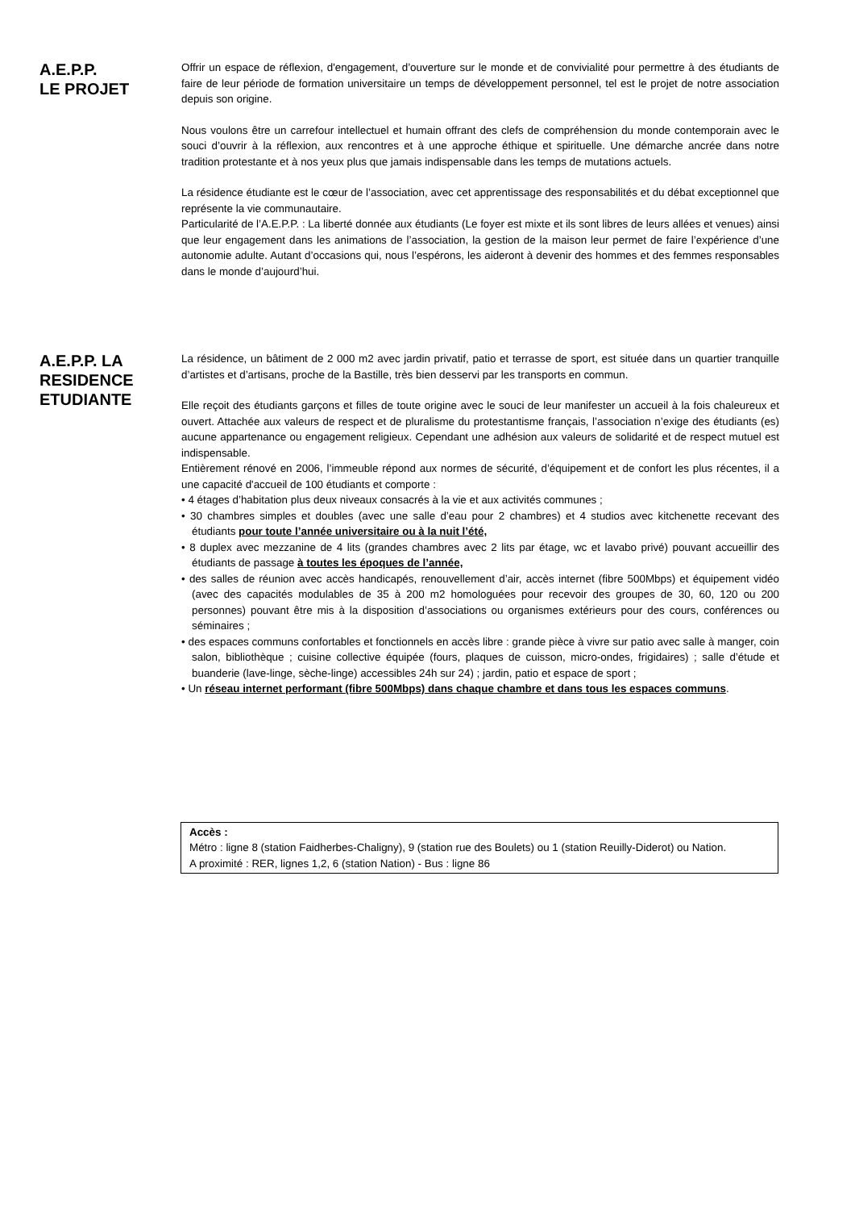A.E.P.P.
LE PROJET
Offrir un espace de réflexion, d'engagement, d’ouverture sur le monde et de convivialité pour permettre à des étudiants de faire de leur période de formation universitaire un temps de développement personnel, tel est le projet de notre association depuis son origine.
Nous voulons être un carrefour intellectuel et humain offrant des clefs de compréhension du monde contemporain avec le souci d’ouvrir à la réflexion, aux rencontres et à une approche éthique et spirituelle. Une démarche ancrée dans notre tradition protestante et à nos yeux plus que jamais indispensable dans les temps de mutations actuels.
La résidence étudiante est le cœur de l’association, avec cet apprentissage des responsabilités et du débat exceptionnel que représente la vie communautaire.
Particularité de l’A.E.P.P. : La liberté donnée aux étudiants (Le foyer est mixte et ils sont libres de leurs allées et venues) ainsi que leur engagement dans les animations de l’association, la gestion de la maison leur permet de faire l’expérience d’une autonomie adulte. Autant d’occasions qui, nous l’espérons, les aideront à devenir des hommes et des femmes responsables dans le monde d’aujourd’hui.
A.E.P.P. LA RESIDENCE ETUDIANTE
La résidence, un bâtiment de 2 000 m2 avec jardin privatif, patio et terrasse de sport, est située dans un quartier tranquille d’artistes et d’artisans, proche de la Bastille, très bien desservi par les transports en commun.
Elle reçoit des étudiants garçons et filles de toute origine avec le souci de leur manifester un accueil à la fois chaleureux et ouvert. Attachée aux valeurs de respect et de pluralisme du protestantisme français, l’association n’exige des étudiants (es) aucune appartenance ou engagement religieux. Cependant une adhésion aux valeurs de solidarité et de respect mutuel est indispensable.
Entièrement rénové en 2006, l’immeuble répond aux normes de sécurité, d’équipement et de confort les plus récentes, il a une capacité d'accueil de 100 étudiants et comporte :
• 4 étages d’habitation plus deux niveaux consacrés à la vie et aux activités communes ;
• 30 chambres simples et doubles (avec une salle d’eau pour 2 chambres) et 4 studios avec kitchenette recevant des étudiants pour toute l’année universitaire ou à la nuit l’été,
• 8 duplex avec mezzanine de 4 lits (grandes chambres avec 2 lits par étage, wc et lavabo privé) pouvant accueillir des étudiants de passage à toutes les époques de l’année,
• des salles de réunion avec accès handicapés, renouvellement d’air, accès internet (fibre 500Mbps) et équipement vidéo (avec des capacités modulables de 35 à 200 m2 homologuées pour recevoir des groupes de 30, 60, 120 ou 200 personnes) pouvant être mis à la disposition d’associations ou organismes extérieurs pour des cours, conférences ou séminaires ;
• des espaces communs confortables et fonctionnels en accès libre : grande pièce à vivre sur patio avec salle à manger, coin salon, bibliothèque ; cuisine collective équipée (fours, plaques de cuisson, micro-ondes, frigidaires) ; salle d’étude et buanderie (lave-linge, sèche-linge) accessibles 24h sur 24) ; jardin, patio et espace de sport ;
• Un réseau internet performant (fibre 500Mbps) dans chaque chambre et dans tous les espaces communs.
Accès :
Métro : ligne 8 (station Faidherbes-Chaligny), 9 (station rue des Boulets) ou 1 (station Reuilly-Diderot) ou Nation.
A proximité : RER, lignes 1,2, 6 (station Nation) - Bus : ligne 86